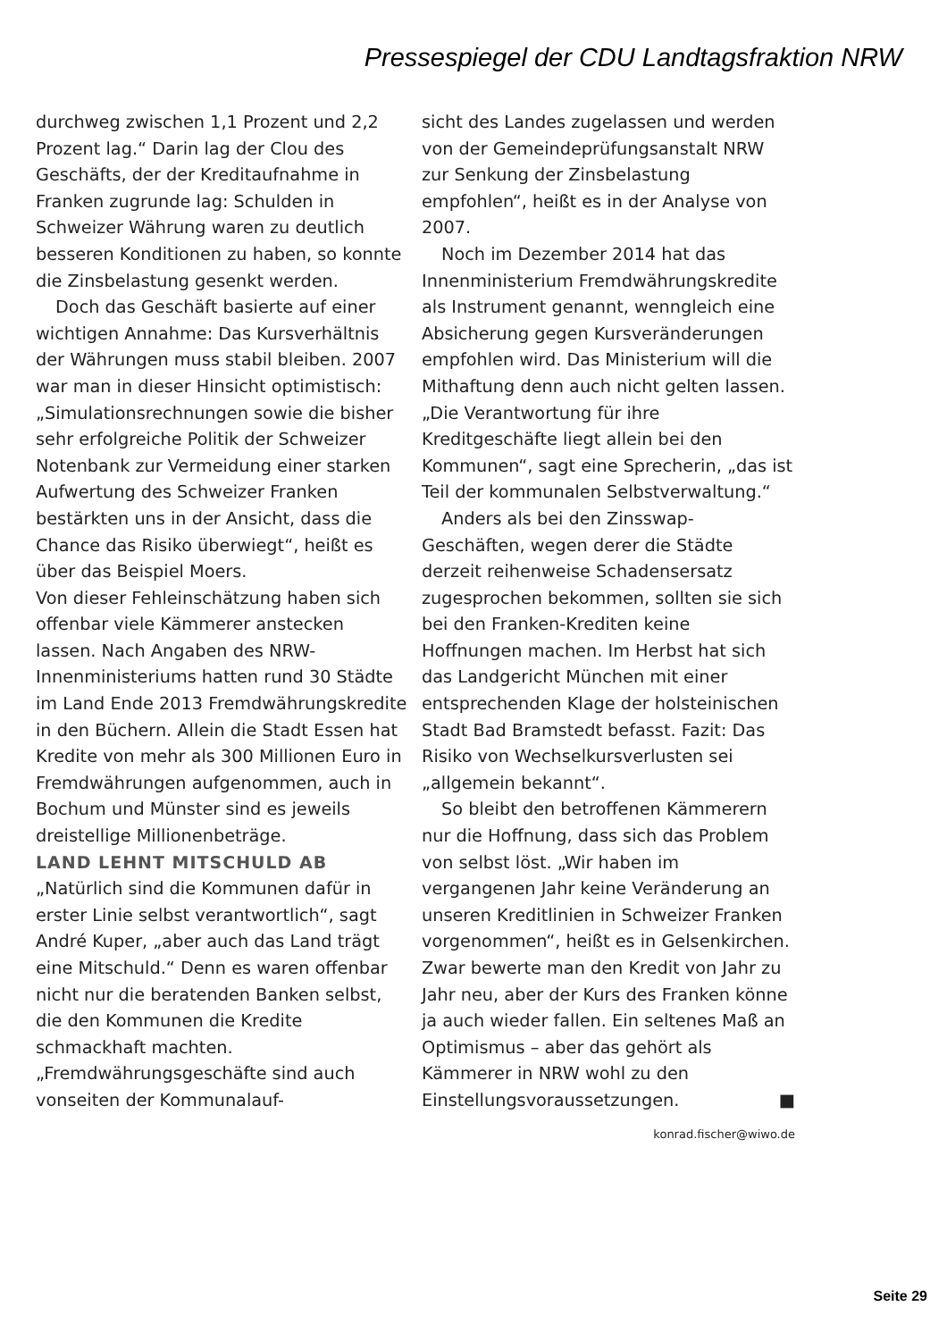Pressespiegel der CDU Landtagsfraktion NRW
durchweg zwischen 1,1 Prozent und 2,2 Prozent lag.“ Darin lag der Clou des Geschäfts, der der Kreditaufnahme in Franken zugrunde lag: Schulden in Schweizer Währung waren zu deutlich besseren Konditionen zu haben, so konnte die Zinsbelastung gesenkt werden.
Doch das Geschäft basierte auf einer wichtigen Annahme: Das Kursverhältnis der Währungen muss stabil bleiben. 2007 war man in dieser Hinsicht optimistisch: „Simulationsrechnungen sowie die bisher sehr erfolgreiche Politik der Schweizer Notenbank zur Vermeidung einer starken Aufwertung des Schweizer Franken bestärkten uns in der Ansicht, dass die Chance das Risiko überwiegt“, heißt es über das Beispiel Moers.
Von dieser Fehleinschätzung haben sich offenbar viele Kämmerer anstecken lassen. Nach Angaben des NRW-Innenministeriums hatten rund 30 Städte im Land Ende 2013 Fremdwährungskredite in den Büchern. Allein die Stadt Essen hat Kredite von mehr als 300 Millionen Euro in Fremdwährungen aufgenommen, auch in Bochum und Münster sind es jeweils dreistellige Millionenbeträge.
LAND LEHNT MITSCHULD AB
„Natürlich sind die Kommunen dafür in erster Linie selbst verantwortlich“, sagt André Kuper, „aber auch das Land trägt eine Mitschuld.“ Denn es waren offenbar nicht nur die beratenden Banken selbst, die den Kommunen die Kredite schmackhaft machten. „Fremdwährungsgeschäfte sind auch vonseiten der Kommunalauf-
sicht des Landes zugelassen und werden von der Gemeindeprüfungsanstalt NRW zur Senkung der Zinsbelastung empfohlen“, heißt es in der Analyse von 2007.
Noch im Dezember 2014 hat das Innenministerium Fremdwährungskredite als Instrument genannt, wenngleich eine Absicherung gegen Kursveränderungen empfohlen wird. Das Ministerium will die Mithaftung denn auch nicht gelten lassen. „Die Verantwortung für ihre Kreditgeschäfte liegt allein bei den Kommunen“, sagt eine Sprecherin, „das ist Teil der kommunalen Selbstverwaltung.“
Anders als bei den Zinsswap-Geschäften, wegen derer die Städte derzeit reihenweise Schadensersatz zugesprochen bekommen, sollten sie sich bei den Franken-Krediten keine Hoffnungen machen. Im Herbst hat sich das Landgericht München mit einer entsprechenden Klage der holsteinischen Stadt Bad Bramstedt befasst. Fazit: Das Risiko von Wechselkursverlusten sei „allgemein bekannt“.
So bleibt den betroffenen Kämmerern nur die Hoffnung, dass sich das Problem von selbst löst. „Wir haben im vergangenen Jahr keine Veränderung an unseren Kreditlinien in Schweizer Franken vorgenommen“, heißt es in Gelsenkirchen. Zwar bewerte man den Kredit von Jahr zu Jahr neu, aber der Kurs des Franken könne ja auch wieder fallen. Ein seltenes Maß an Optimismus – aber das gehört als Kämmerer in NRW wohl zu den Einstellungsvoraussetzungen. ■
konrad.fischer@wiwo.de
Seite 29